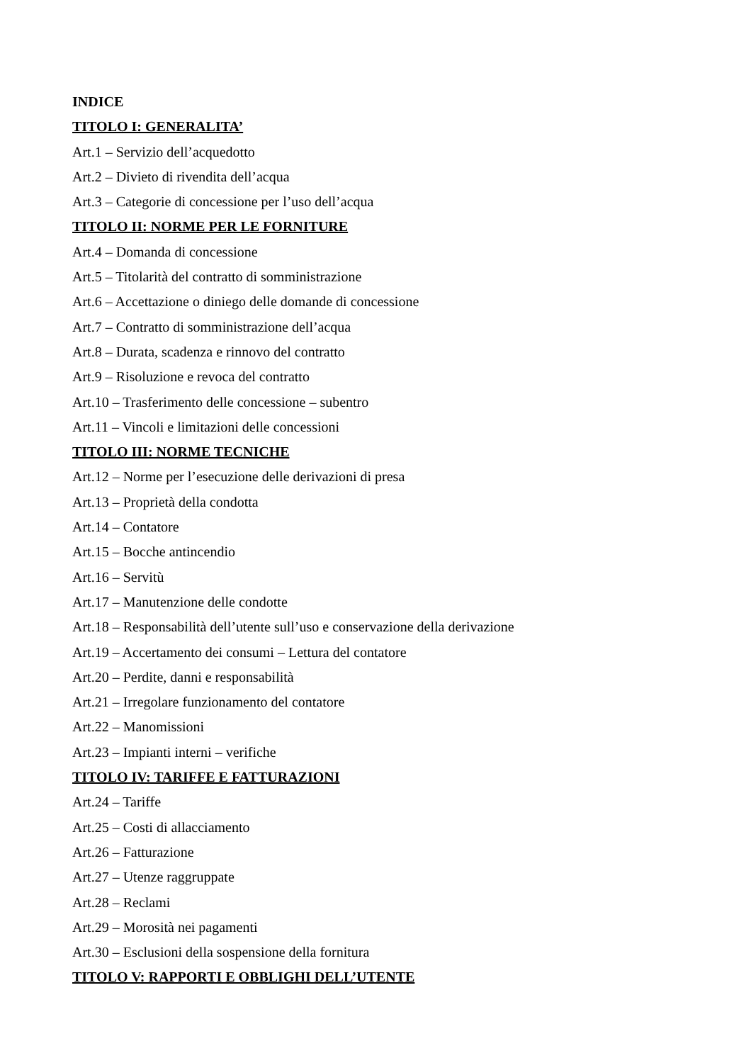INDICE
TITOLO I: GENERALITA’
Art.1 – Servizio dell’acquedotto
Art.2 – Divieto di rivendita dell’acqua
Art.3 – Categorie di concessione per l’uso dell’acqua
TITOLO II: NORME PER LE FORNITURE
Art.4 – Domanda di concessione
Art.5 – Titolarità del contratto di somministrazione
Art.6 – Accettazione o diniego delle domande di concessione
Art.7 – Contratto di somministrazione dell’acqua
Art.8 – Durata, scadenza e rinnovo del contratto
Art.9 – Risoluzione e revoca del contratto
Art.10 – Trasferimento delle concessione – subentro
Art.11 – Vincoli e limitazioni delle concessioni
TITOLO III: NORME TECNICHE
Art.12 – Norme per l’esecuzione delle derivazioni di presa
Art.13 – Proprietà della condotta
Art.14 – Contatore
Art.15 – Bocche antincendio
Art.16 – Servitù
Art.17 – Manutenzione delle condotte
Art.18 – Responsabilità dell’utente sull’uso e conservazione della derivazione
Art.19 – Accertamento dei consumi – Lettura del contatore
Art.20 – Perdite, danni e responsabilità
Art.21 – Irregolare funzionamento del contatore
Art.22 – Manomissioni
Art.23 – Impianti interni – verifiche
TITOLO IV: TARIFFE E FATTURAZIONI
Art.24 – Tariffe
Art.25 – Costi di allacciamento
Art.26 – Fatturazione
Art.27 – Utenze raggruppate
Art.28 – Reclami
Art.29 – Morosità nei pagamenti
Art.30 – Esclusioni della sospensione della fornitura
TITOLO V: RAPPORTI E OBBLIGHI DELL’UTENTE